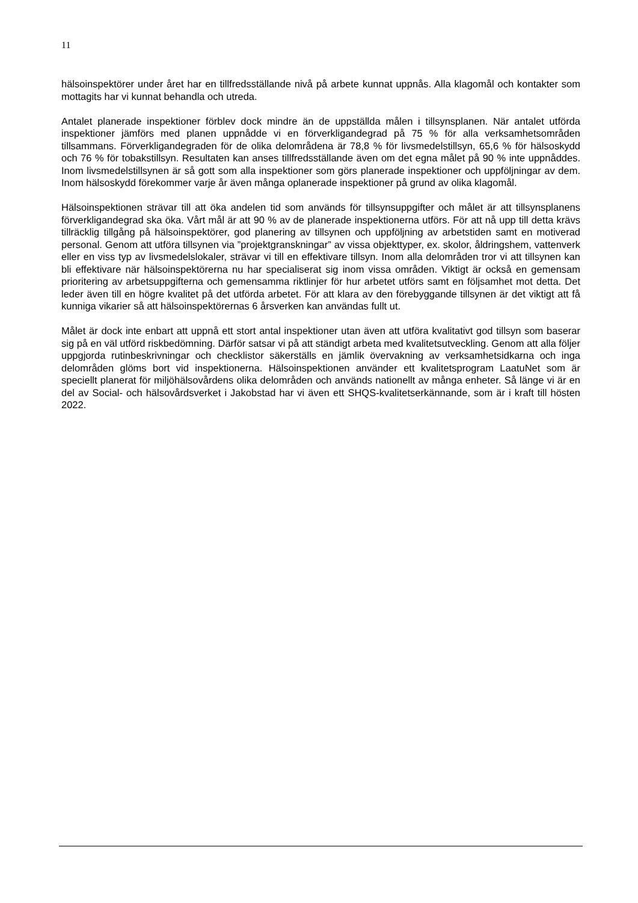11
hälsoinspektörer under året har en tillfredsställande nivå på arbete kunnat uppnås. Alla klagomål och kontakter som mottagits har vi kunnat behandla och utreda.
Antalet planerade inspektioner förblev dock mindre än de uppställda målen i tillsynsplanen. När antalet utförda inspektioner jämförs med planen uppnådde vi en förverkligandegrad på 75 % för alla verksamhetsområden tillsammans. Förverkligandegraden för de olika delområdena är 78,8 % för livsmedelstillsyn, 65,6 % för hälsoskydd och 76 % för tobakstillsyn. Resultaten kan anses tillfredsställande även om det egna målet på 90 % inte uppnåddes. Inom livsmedelstillsynen är så gott som alla inspektioner som görs planerade inspektioner och uppföljningar av dem. Inom hälsoskydd förekommer varje år även många oplanerade inspektioner på grund av olika klagomål.
Hälsoinspektionen strävar till att öka andelen tid som används för tillsynsuppgifter och målet är att tillsynsplanens förverkligandegrad ska öka. Vårt mål är att 90 % av de planerade inspektionerna utförs. För att nå upp till detta krävs tillräcklig tillgång på hälsoinspektörer, god planering av tillsynen och uppföljning av arbetstiden samt en motiverad personal. Genom att utföra tillsynen via ”projektgranskningar” av vissa objekttyper, ex. skolor, åldringshem, vattenverk eller en viss typ av livsmedelslokaler, strävar vi till en effektivare tillsyn. Inom alla delområden tror vi att tillsynen kan bli effektivare när hälsoinspektörerna nu har specialiserat sig inom vissa områden. Viktigt är också en gemensam prioritering av arbetsuppgifterna och gemensamma riktlinjer för hur arbetet utförs samt en följsamhet mot detta. Det leder även till en högre kvalitet på det utförda arbetet. För att klara av den förebyggande tillsynen är det viktigt att få kunniga vikarier så att hälsoinspektörernas 6 årsverken kan användas fullt ut.
Målet är dock inte enbart att uppnå ett stort antal inspektioner utan även att utföra kvalitativt god tillsyn som baserar sig på en väl utförd riskbedömning. Därför satsar vi på att ständigt arbeta med kvalitetsutveckling. Genom att alla följer uppgjorda rutinbeskrivningar och checklistor säkerställs en jämlik övervakning av verksamhetsidkarna och inga delområden glöms bort vid inspektionerna. Hälsoinspektionen använder ett kvalitetsprogram LaatuNet som är speciellt planerat för miljöhälsovårdens olika delområden och används nationellt av många enheter. Så länge vi är en del av Social- och hälsovårdsverket i Jakobstad har vi även ett SHQS-kvalitetserkännande, som är i kraft till hösten 2022.